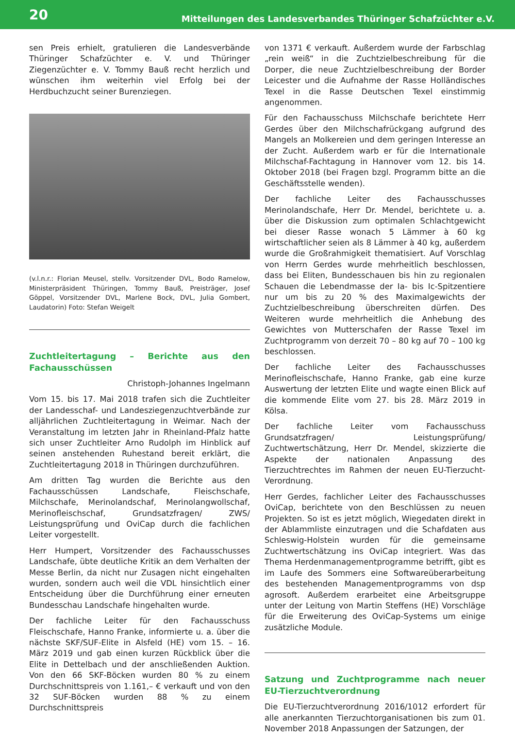20 Mitteilungen des Landesverbandes Thüringer Schafzüchter e.V.
sen Preis erhielt, gratulieren die Landesverbände Thüringer Schafzüchter e. V. und Thüringer Ziegenzüchter e. V. Tommy Bauß recht herzlich und wünschen ihm weiterhin viel Erfolg bei der Herdbuchzucht seiner Burenziegen.
(v.l.n.r.: Florian Meusel, stellv. Vorsitzender DVL, Bodo Ramelow, Ministerpräsident Thüringen, Tommy Bauß, Preisträger, Josef Göppel, Vorsitzender DVL, Marlene Bock, DVL, Julia Gombert, Laudatorin) Foto: Stefan Weigelt
Zuchtleitertagung – Berichte aus den Fachausschüssen
Christoph-Johannes Ingelmann
Vom 15. bis 17. Mai 2018 trafen sich die Zuchtleiter der Landesschaf- und Landesziegenzuchtverbände zur alljährlichen Zuchtleitertagung in Weimar. Nach der Veranstaltung im letzten Jahr in Rheinland-Pfalz hatte sich unser Zuchtleiter Arno Rudolph im Hinblick auf seinen anstehenden Ruhestand bereit erklärt, die Zuchtleitertagung 2018 in Thüringen durchzuführen.
Am dritten Tag wurden die Berichte aus den Fachausschüssen Landschafe, Fleischschafe, Milchschafe, Merinolandschaf, Merinolangwollschaf, Merinofleischschaf, Grundsatzfragen/ ZWS/ Leistungsprüfung und OviCap durch die fachlichen Leiter vorgestellt.
Herr Humpert, Vorsitzender des Fachausschusses Landschafe, übte deutliche Kritik an dem Verhalten der Messe Berlin, da nicht nur Zusagen nicht eingehalten wurden, sondern auch weil die VDL hinsichtlich einer Entscheidung über die Durchführung einer erneuten Bundesschau Landschafe hingehalten wurde.
Der fachliche Leiter für den Fachausschuss Fleischschafe, Hanno Franke, informierte u. a. über die nächste SKF/SUF-Elite in Alsfeld (HE) vom 15. – 16. März 2019 und gab einen kurzen Rückblick über die Elite in Dettelbach und der anschließenden Auktion. Von den 66 SKF-Böcken wurden 80 % zu einem Durchschnittspreis von 1.161,– € verkauft und von den 32 SUF-Böcken wurden 88 % zu einem Durchschnittspreis
von 1371 € verkauft. Außerdem wurde der Farbschlag „rein weiß“ in die Zuchtzielbeschreibung für die Dorper, die neue Zuchtzielbeschreibung der Border Leicester und die Aufnahme der Rasse Holländisches Texel in die Rasse Deutschen Texel einstimmig angenommen.
Für den Fachausschuss Milchschafe berichtete Herr Gerdes über den Milchschafrückgang aufgrund des Mangels an Molkereien und dem geringen Interesse an der Zucht. Außerdem warb er für die Internationale Milchschaf-Fachtagung in Hannover vom 12. bis 14. Oktober 2018 (bei Fragen bzgl. Programm bitte an die Geschäftsstelle wenden).
Der fachliche Leiter des Fachausschusses Merinolandschafe, Herr Dr. Mendel, berichtete u. a. über die Diskussion zum optimalen Schlachtgewicht bei dieser Rasse wonach 5 Lämmer à 60 kg wirtschaftlicher seien als 8 Lämmer à 40 kg, außerdem wurde die Großrahmigkeit thematisiert. Auf Vorschlag von Herrn Gerdes wurde mehrheitlich beschlossen, dass bei Eliten, Bundesschauen bis hin zu regionalen Schauen die Lebendmasse der Ia- bis Ic-Spitzentiere nur um bis zu 20 % des Maximalgewichts der Zuchtzielbeschreibung überschreiten dürfen. Des Weiteren wurde mehrheitlich die Anhebung des Gewichtes von Mutterschafen der Rasse Texel im Zuchtprogramm von derzeit 70 – 80 kg auf 70 – 100 kg beschlossen.
Der fachliche Leiter des Fachausschusses Merinofleischschafe, Hanno Franke, gab eine kurze Auswertung der letzten Elite und wagte einen Blick auf die kommende Elite vom 27. bis 28. März 2019 in Kölsa.
Der fachliche Leiter vom Fachausschuss Grundsatzfragen/ Leistungsprüfung/ Zuchtwertschätzung, Herr Dr. Mendel, skizzierte die Aspekte der nationalen Anpassung des Tierzuchtrechtes im Rahmen der neuen EU-Tierzucht-Verordnung.
Herr Gerdes, fachlicher Leiter des Fachausschusses OviCap, berichtete von den Beschlüssen zu neuen Projekten. So ist es jetzt möglich, Wiegedaten direkt in der Ablammliste einzutragen und die Schafdaten aus Schleswig-Holstein wurden für die gemeinsame Zuchtwertschätzung ins OviCap integriert. Was das Thema Herdenmanagementprogramme betrifft, gibt es im Laufe des Sommers eine Softwareüberarbeitung des bestehenden Managementprogramms von dsp agrosoft. Außerdem erarbeitet eine Arbeitsgruppe unter der Leitung von Martin Steffens (HE) Vorschläge für die Erweiterung des OviCap-Systems um einige zusätzliche Module.
Satzung und Zuchtprogramme nach neuer EU-Tierzuchtverordnung
Die EU-Tierzuchtverordnung 2016/1012 erfordert für alle anerkannten Tierzuchtorganisationen bis zum 01. November 2018 Anpassungen der Satzungen, der